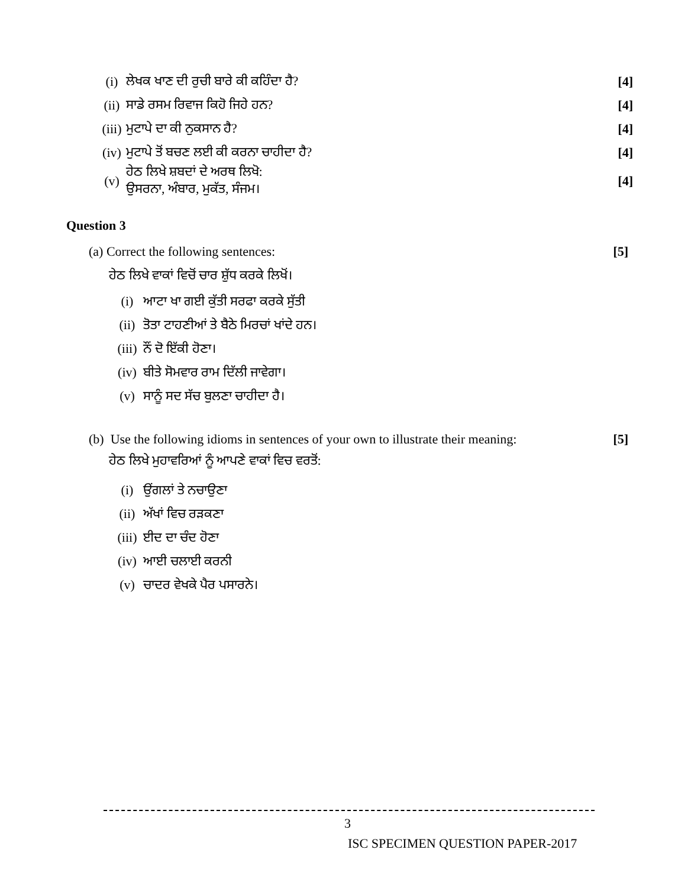(i) ਲੇਖਕ ਖਾਣ ਦੀ ਰੁਚੀ ਬਾਰੇ ਕੀ ਕਹਿੰਦਾ ਹੈ? [4]
(ii) ਸਾਡੇ ਰਸਮ ਰਿਵਾਜ ਕਿਹੋ ਜਿਹੇ ਹਨ? [4]
(iii) ਮੁਟਾਪੇ ਦਾ ਕੀ ਨੁਕਸਾਨ ਹੈ? [4]
(iv) ਮੁਟਾਪੇ ਤੋਂ ਬਚਣ ਲਈ ਕੀ ਕਰਨਾ ਚਾਹੀਦਾ ਹੈ? [4]
(v) ਹੇਠ ਲਿਖੇ ਸ਼ਬਦਾਂ ਦੇ ਅਰਥ ਲਿਖੋ:
ਉਸਰਨਾ, ਅੰਬਾਰ, ਮੁਕੱਤ, ਸੰਜਮ। [4]
Question 3
(a) Correct the following sentences: [5]
ਹੇਠ ਲਿਖੇ ਵਾਕਾਂ ਵਿਚੋਂ ਚਾਰ ਸ਼ੁੱਧ ਕਰਕੇ ਲਿਖੋਂ।
(i) ਆਟਾ ਖਾ ਗਈ ਕੁੱਤੀ ਸਰਫਾ ਕਰਕੇ ਸੁੱਤੀ
(ii) ਤੋਤਾ ਟਾਹਣੀਆਂ ਤੇ ਬੈਠੇ ਮਿਰਚਾਂ ਖਾਂਦੇ ਹਨ।
(iii) ਨੌਂ ਦੋ ਇੱਕੀ ਹੋਣਾ।
(iv) ਬੀਤੇ ਸੋਮਵਾਰ ਰਾਮ ਦਿੱਲੀ ਜਾਵੇਗਾ।
(v) ਸਾਨੂੰ ਸਦ ਸੱਚ ਬੁਲਣਾ ਚਾਹੀਦਾ ਹੈ।
(b) Use the following idioms in sentences of your own to illustrate their meaning: [5]
ਹੇਠ ਲਿਖੇ ਮੁਹਾਵਰਿਆਂ ਨੂੰ ਆਪਣੇ ਵਾਕਾਂ ਵਿਚ ਵਰਤੋਂ:
(i) ਉਂਗਲਾਂ ਤੇ ਨਚਾਉਣਾ
(ii) ਅੱਖਾਂ ਵਿਚ ਰੜਕਣਾ
(iii) ਈਦ ਦਾ ਚੰਦ ਹੋਣਾ
(iv) ਆਈ ਚਲਾਈ ਕਰਨੀ
(v) ਚਾਦਰ ਵੇਖਕੇ ਪੈਰ ਪਸਾਰਨੇ।
3
ISC SPECIMEN QUESTION PAPER-2017